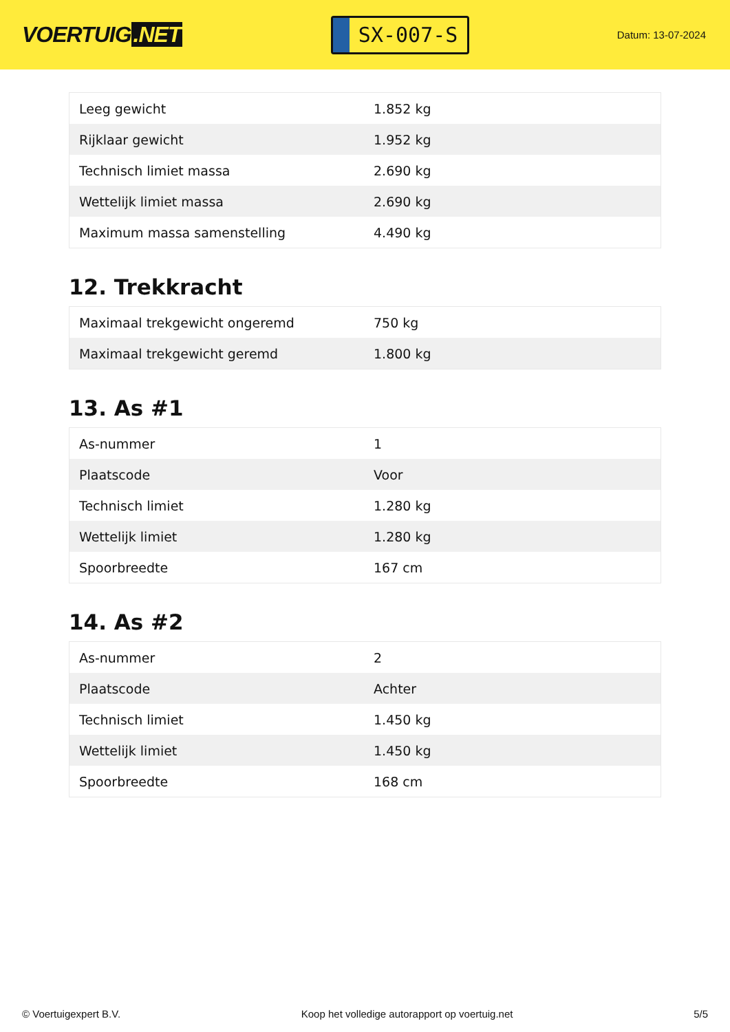VOERTUIG.NET
SX-007-S
Datum: 13-07-2024
| Leeg gewicht | 1.852 kg |
| Rijklaar gewicht | 1.952 kg |
| Technisch limiet massa | 2.690 kg |
| Wettelijk limiet massa | 2.690 kg |
| Maximum massa samenstelling | 4.490 kg |
12. Trekkracht
| Maximaal trekgewicht ongeremd | 750 kg |
| Maximaal trekgewicht geremd | 1.800 kg |
13. As #1
| As-nummer | 1 |
| Plaatscode | Voor |
| Technisch limiet | 1.280 kg |
| Wettelijk limiet | 1.280 kg |
| Spoorbreedte | 167 cm |
14. As #2
| As-nummer | 2 |
| Plaatscode | Achter |
| Technisch limiet | 1.450 kg |
| Wettelijk limiet | 1.450 kg |
| Spoorbreedte | 168 cm |
© Voertuigexpert B.V. Koop het volledige autorapport op voertuig.net 5/5